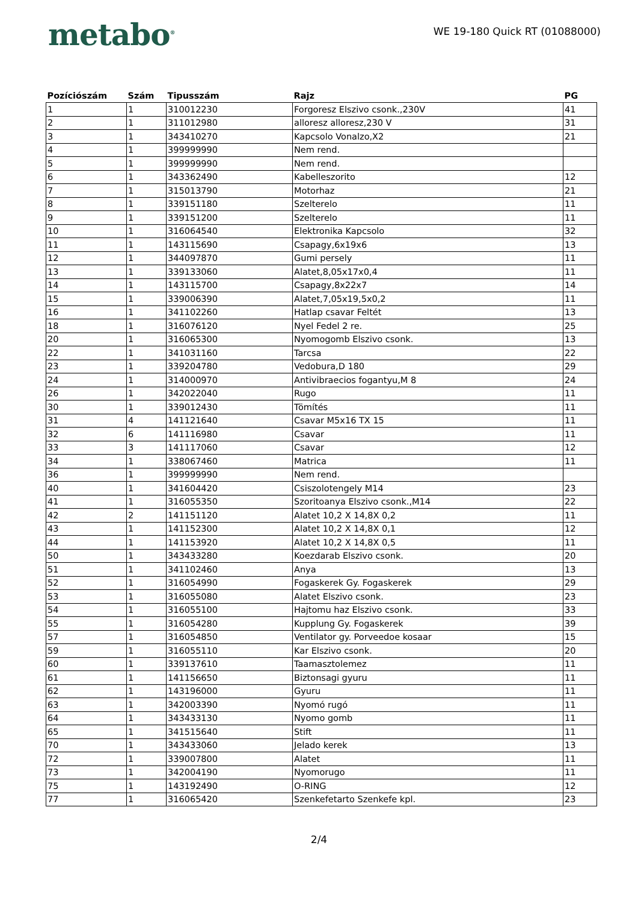metabo<sup>®</sup>
WE 19-180 Quick RT (01088000)
| Pozíciószám | Szám | Tipusszám | Rajz | PG |
| --- | --- | --- | --- | --- |
| 1 | 1 | 310012230 | Forgoresz Elszivo csonk.,230V | 41 |
| 2 | 1 | 311012980 | alloresz alloresz,230 V | 31 |
| 3 | 1 | 343410270 | Kapcsolo Vonalzo,X2 | 21 |
| 4 | 1 | 399999990 | Nem rend. | |
| 5 | 1 | 399999990 | Nem rend. | |
| 6 | 1 | 343362490 | Kabelleszorito | 12 |
| 7 | 1 | 315013790 | Motorhaz | 21 |
| 8 | 1 | 339151180 | Szelterelo | 11 |
| 9 | 1 | 339151200 | Szelterelo | 11 |
| 10 | 1 | 316064540 | Elektronika Kapcsolo | 32 |
| 11 | 1 | 143115690 | Csapagy,6x19x6 | 13 |
| 12 | 1 | 344097870 | Gumi persely | 11 |
| 13 | 1 | 339133060 | Alatet,8,05x17x0,4 | 11 |
| 14 | 1 | 143115700 | Csapagy,8x22x7 | 14 |
| 15 | 1 | 339006390 | Alatet,7,05x19,5x0,2 | 11 |
| 16 | 1 | 341102260 | Hatlap csavar Feltét | 13 |
| 18 | 1 | 316076120 | Nyel Fedel 2 re. | 25 |
| 20 | 1 | 316065300 | Nyomogomb Elszivo csonk. | 13 |
| 22 | 1 | 341031160 | Tarcsa | 22 |
| 23 | 1 | 339204780 | Vedobura,D 180 | 29 |
| 24 | 1 | 314000970 | Antivibraecios fogantyu,M 8 | 24 |
| 26 | 1 | 342022040 | Rugo | 11 |
| 30 | 1 | 339012430 | Tömítés | 11 |
| 31 | 4 | 141121640 | Csavar M5x16 TX 15 | 11 |
| 32 | 6 | 141116980 | Csavar | 11 |
| 33 | 3 | 141117060 | Csavar | 12 |
| 34 | 1 | 338067460 | Matrica | 11 |
| 36 | 1 | 399999990 | Nem rend. | |
| 40 | 1 | 341604420 | Csiszolotengely M14 | 23 |
| 41 | 1 | 316055350 | Szoritoanya Elszivo csonk.,M14 | 22 |
| 42 | 2 | 141151120 | Alatet 10,2 X 14,8X 0,2 | 11 |
| 43 | 1 | 141152300 | Alatet 10,2 X 14,8X 0,1 | 12 |
| 44 | 1 | 141153920 | Alatet 10,2 X 14,8X 0,5 | 11 |
| 50 | 1 | 343433280 | Koezdarab Elszivo csonk. | 20 |
| 51 | 1 | 341102460 | Anya | 13 |
| 52 | 1 | 316054990 | Fogaskerek Gy. Fogaskerek | 29 |
| 53 | 1 | 316055080 | Alatet Elszivo csonk. | 23 |
| 54 | 1 | 316055100 | Hajtomu haz Elszivo csonk. | 33 |
| 55 | 1 | 316054280 | Kupplung Gy. Fogaskerek | 39 |
| 57 | 1 | 316054850 | Ventilator gy. Porveedoe kosaar | 15 |
| 59 | 1 | 316055110 | Kar Elszivo csonk. | 20 |
| 60 | 1 | 339137610 | Taamasztolemez | 11 |
| 61 | 1 | 141156650 | Biztonsagi gyuru | 11 |
| 62 | 1 | 143196000 | Gyuru | 11 |
| 63 | 1 | 342003390 | Nyomó rugó | 11 |
| 64 | 1 | 343433130 | Nyomo gomb | 11 |
| 65 | 1 | 341515640 | Stift | 11 |
| 70 | 1 | 343433060 | Jelado kerek | 13 |
| 72 | 1 | 339007800 | Alatet | 11 |
| 73 | 1 | 342004190 | Nyomorugo | 11 |
| 75 | 1 | 143192490 | O-RING | 12 |
| 77 | 1 | 316065420 | Szenkefetarto Szenkefe kpl. | 23 |
2/4